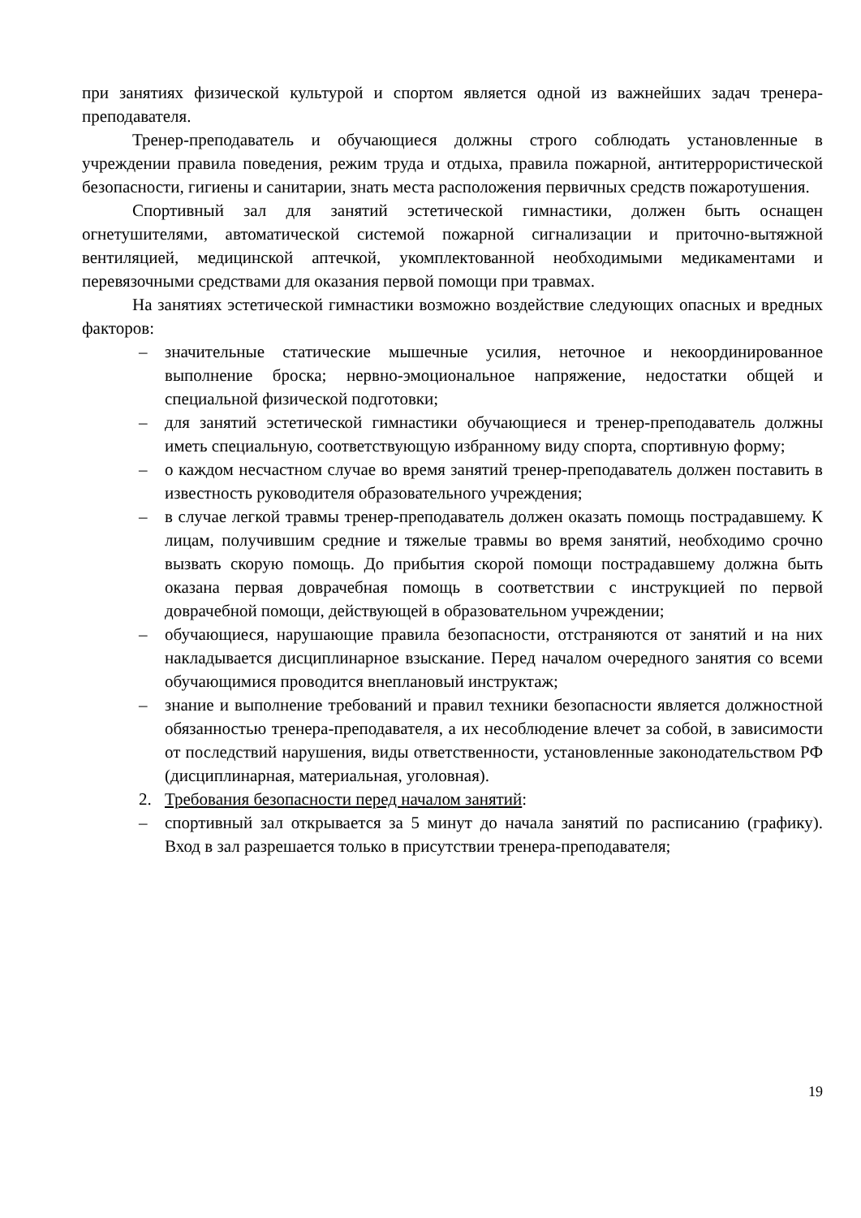при занятиях физической культурой и спортом является одной из важнейших задач тренера-преподавателя.
Тренер-преподаватель и обучающиеся должны строго соблюдать установленные в учреждении правила поведения, режим труда и отдыха, правила пожарной, антитеррористической безопасности, гигиены и санитарии, знать места расположения первичных средств пожаротушения.
Спортивный зал для занятий эстетической гимнастики, должен быть оснащен огнетушителями, автоматической системой пожарной сигнализации и приточно-вытяжной вентиляцией, медицинской аптечкой, укомплектованной необходимыми медикаментами и перевязочными средствами для оказания первой помощи при травмах.
На занятиях эстетической гимнастики возможно воздействие следующих опасных и вредных факторов:
– значительные статические мышечные усилия, неточное и некоординированное выполнение броска; нервно-эмоциональное напряжение, недостатки общей и специальной физической подготовки;
– для занятий эстетической гимнастики обучающиеся и тренер-преподаватель должны иметь специальную, соответствующую избранному виду спорта, спортивную форму;
– о каждом несчастном случае во время занятий тренер-преподаватель должен поставить в известность руководителя образовательного учреждения;
– в случае легкой травмы тренер-преподаватель должен оказать помощь пострадавшему. К лицам, получившим средние и тяжелые травмы во время занятий, необходимо срочно вызвать скорую помощь. До прибытия скорой помощи пострадавшему должна быть оказана первая доврачебная помощь в соответствии с инструкцией по первой доврачебной помощи, действующей в образовательном учреждении;
– обучающиеся, нарушающие правила безопасности, отстраняются от занятий и на них накладывается дисциплинарное взыскание. Перед началом очередного занятия со всеми обучающимися проводится внеплановый инструктаж;
– знание и выполнение требований и правил техники безопасности является должностной обязанностью тренера-преподавателя, а их несоблюдение влечет за собой, в зависимости от последствий нарушения, виды ответственности, установленные законодательством РФ (дисциплинарная, материальная, уголовная).
2. Требования безопасности перед началом занятий:
– спортивный зал открывается за 5 минут до начала занятий по расписанию (графику). Вход в зал разрешается только в присутствии тренера-преподавателя;
19